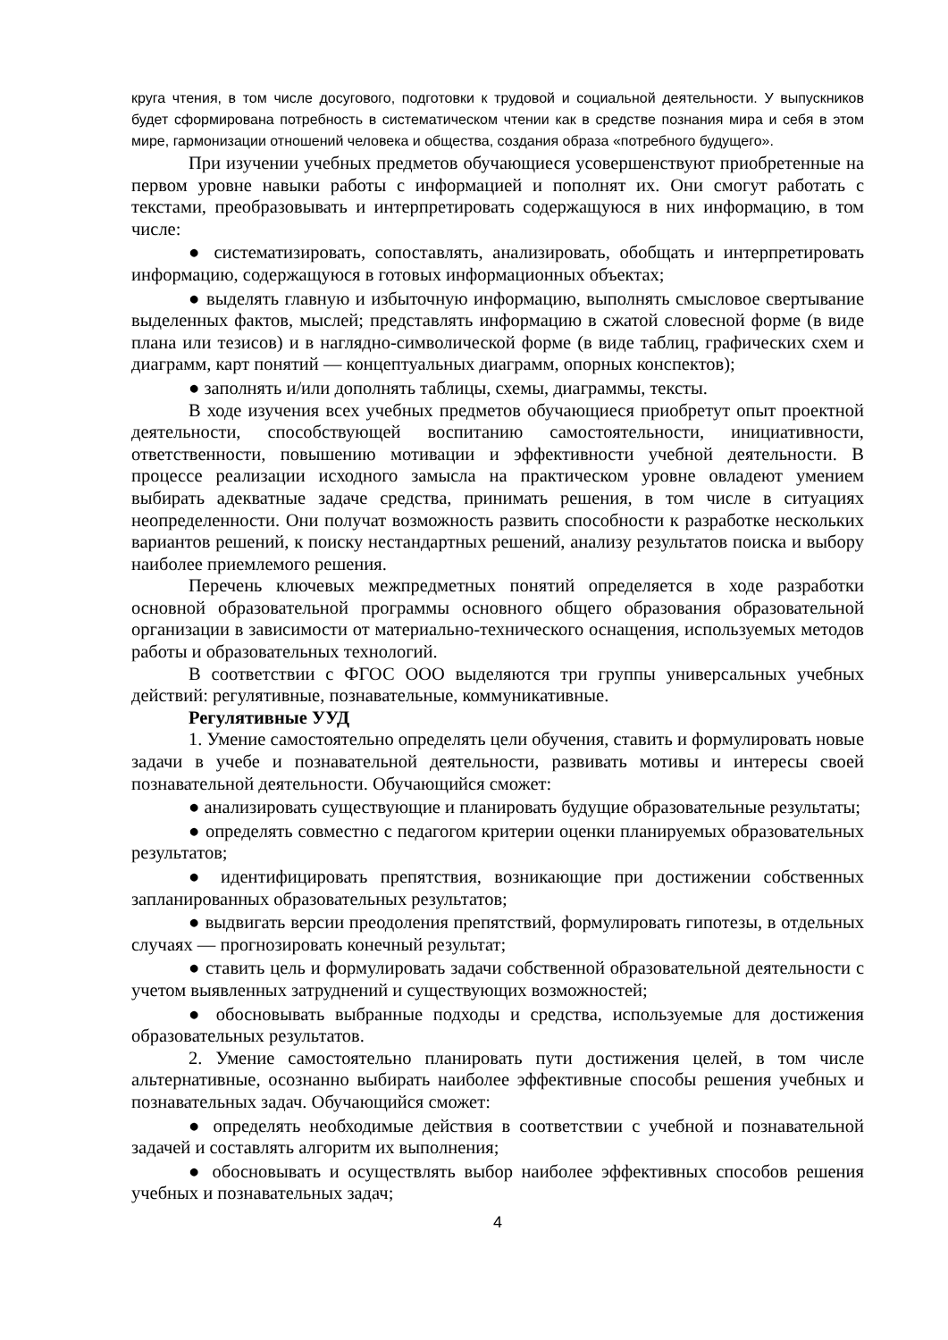круга чтения, в том числе досугового, подготовки к трудовой и социальной деятельности. У выпускников будет сформирована потребность в систематическом чтении как в средстве познания мира и себя в этом мире, гармонизации отношений человека и общества, создания образа «потребного будущего».
При изучении учебных предметов обучающиеся усовершенствуют приобретенные на первом уровне навыки работы с информацией и пополнят их. Они смогут работать с текстами, преобразовывать и интерпретировать содержащуюся в них информацию, в том числе:
● систематизировать, сопоставлять, анализировать, обобщать и интерпретировать информацию, содержащуюся в готовых информационных объектах;
● выделять главную и избыточную информацию, выполнять смысловое свертывание выделенных фактов, мыслей; представлять информацию в сжатой словесной форме (в виде плана или тезисов) и в наглядно-символической форме (в виде таблиц, графических схем и диаграмм, карт понятий — концептуальных диаграмм, опорных конспектов);
● заполнять и/или дополнять таблицы, схемы, диаграммы, тексты.
В ходе изучения всех учебных предметов обучающиеся приобретут опыт проектной деятельности, способствующей воспитанию самостоятельности, инициативности, ответственности, повышению мотивации и эффективности учебной деятельности. В процессе реализации исходного замысла на практическом уровне овладеют умением выбирать адекватные задаче средства, принимать решения, в том числе в ситуациях неопределенности. Они получат возможность развить способности к разработке нескольких вариантов решений, к поиску нестандартных решений, анализу результатов поиска и выбору наиболее приемлемого решения.
Перечень ключевых межпредметных понятий определяется в ходе разработки основной образовательной программы основного общего образования образовательной организации в зависимости от материально-технического оснащения, используемых методов работы и образовательных технологий.
В соответствии с ФГОС ООО выделяются три группы универсальных учебных действий: регулятивные, познавательные, коммуникативные.
Регулятивные УУД
1. Умение самостоятельно определять цели обучения, ставить и формулировать новые задачи в учебе и познавательной деятельности, развивать мотивы и интересы своей познавательной деятельности. Обучающийся сможет:
● анализировать существующие и планировать будущие образовательные результаты;
● определять совместно с педагогом критерии оценки планируемых образовательных результатов;
● идентифицировать препятствия, возникающие при достижении собственных запланированных образовательных результатов;
● выдвигать версии преодоления препятствий, формулировать гипотезы, в отдельных случаях — прогнозировать конечный результат;
● ставить цель и формулировать задачи собственной образовательной деятельности с учетом выявленных затруднений и существующих возможностей;
● обосновывать выбранные подходы и средства, используемые для достижения образовательных результатов.
2. Умение самостоятельно планировать пути достижения целей, в том числе альтернативные, осознанно выбирать наиболее эффективные способы решения учебных и познавательных задач. Обучающийся сможет:
● определять необходимые действия в соответствии с учебной и познавательной задачей и составлять алгоритм их выполнения;
● обосновывать и осуществлять выбор наиболее эффективных способов решения учебных и познавательных задач;
4